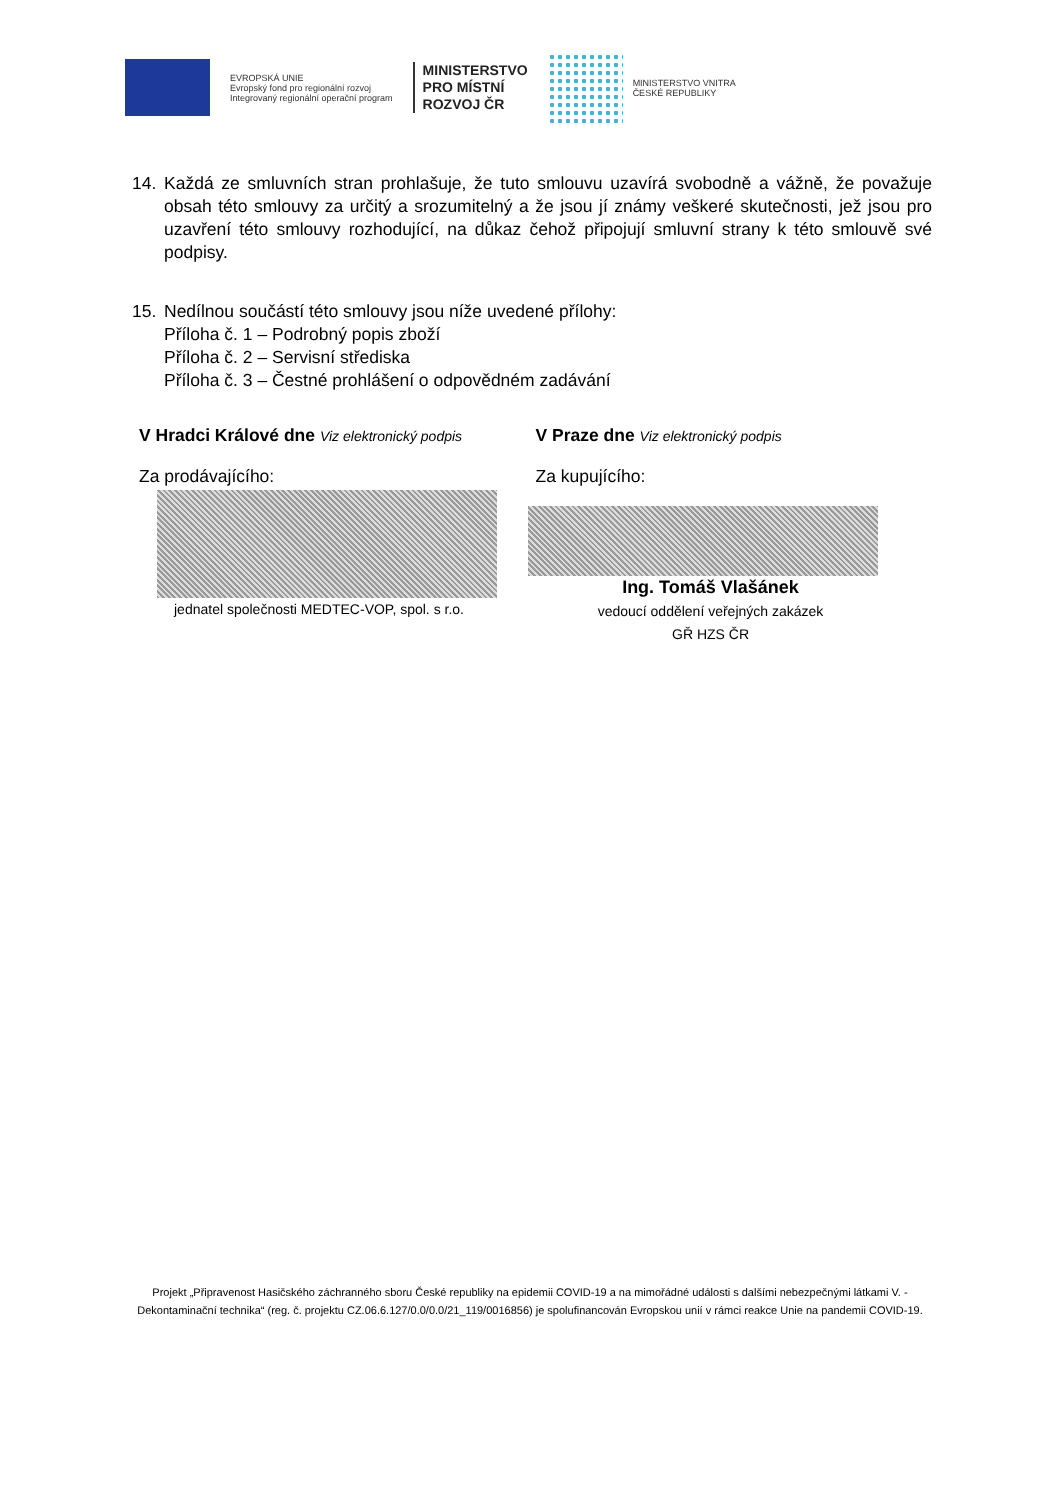EVROPSKÁ UNIE
Evropský fond pro regionální rozvoj
Integrovaný regionální operační program
MINISTERSTVO
PRO MÍSTNÍ
ROZVOJ ČR
MINISTERSTVO VNITRA
ČESKÉ REPUBLIKY
14. Každá ze smluvních stran prohlašuje, že tuto smlouvu uzavírá svobodně a vážně, že považuje obsah této smlouvy za určitý a srozumitelný a že jsou jí známy veškeré skutečnosti, jež jsou pro uzavření této smlouvy rozhodující, na důkaz čehož připojují smluvní strany k této smlouvě své podpisy.
15. Nedílnou součástí této smlouvy jsou níže uvedené přílohy:
Příloha č. 1 – Podrobný popis zboží
Příloha č. 2 – Servisní střediska
Příloha č. 3 – Čestné prohlášení o odpovědném zadávání
V Hradci Králové dne Viz elektronický podpis
Za prodávajícího:
jednatel společnosti MEDTEC-VOP, spol. s r.o.
V Praze dne Viz elektronický podpis
Za kupujícího:
Ing. Tomáš Vlašánek
vedoucí oddělení veřejných zakázek
GŘ HZS ČR
Projekt „Připravenost Hasičského záchranného sboru České republiky na epidemii COVID-19 a na mimořádné události s dalšími nebezpečnými látkami V. - Dekontaminační technika“ (reg. č. projektu CZ.06.6.127/0.0/0.0/21_119/0016856) je spolufinancován Evropskou unií v rámci reakce Unie na pandemii COVID-19.